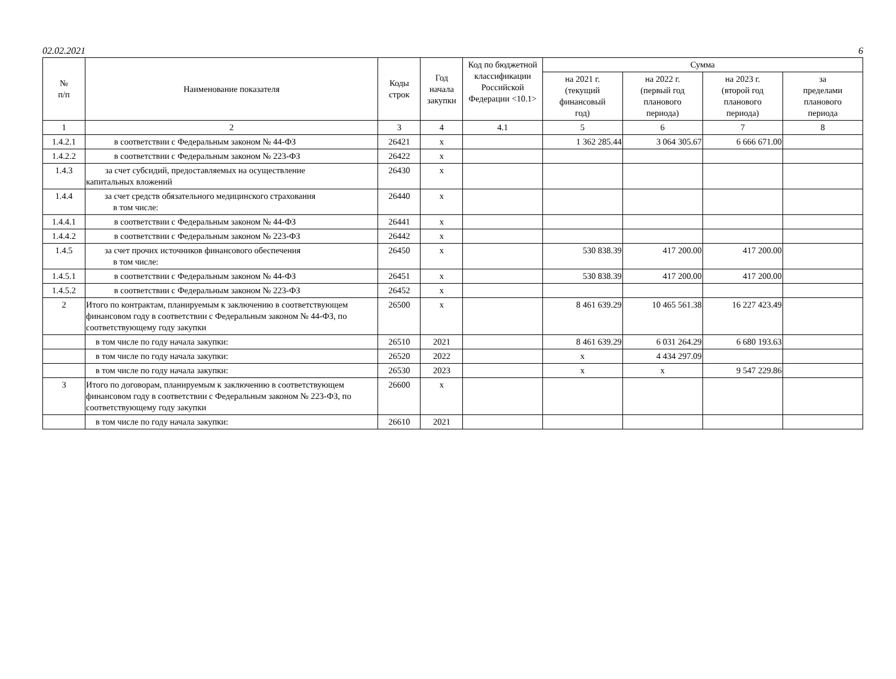02.02.2021 6
| № п/п | Наименование показателя | Коды строк | Год начала закупки | Код по бюджетной классификации Российской Федерации <10.1> | Сумма | | | |
| --- | --- | --- | --- | --- | --- | --- | --- | --- |
| | | | | | на 2021 г. (текущий финансовый год) | на 2022 г. (первый год планового периода) | на 2023 г. (второй год планового периода) | за пределами планового периода |
| 1 | 2 | 3 | 4 | 4.1 | 5 | 6 | 7 | 8 |
| 1.4.2.1 | в соответствии с Федеральным законом № 44-ФЗ | 26421 | x | | 1 362 285.44 | 3 064 305.67 | 6 666 671.00 | |
| 1.4.2.2 | в соответствии с Федеральным законом № 223-ФЗ | 26422 | x | | | | | |
| 1.4.3 | за счет субсидий, предоставляемых на осуществление капитальных вложений | 26430 | x | | | | | |
| 1.4.4 | за счет средств обязательного медицинского страхования в том числе: | 26440 | x | | | | | |
| 1.4.4.1 | в соответствии с Федеральным законом № 44-ФЗ | 26441 | x | | | | | |
| 1.4.4.2 | в соответствии с Федеральным законом № 223-ФЗ | 26442 | x | | | | | |
| 1.4.5 | за счет прочих источников финансового обеспечения в том числе: | 26450 | x | | 530 838.39 | 417 200.00 | 417 200.00 | |
| 1.4.5.1 | в соответствии с Федеральным законом № 44-ФЗ | 26451 | x | | 530 838.39 | 417 200.00 | 417 200.00 | |
| 1.4.5.2 | в соответствии с Федеральным законом № 223-ФЗ | 26452 | x | | | | | |
| 2 | Итого по контрактам, планируемым к заключению в соответствующем финансовом году в соответствии с Федеральным законом № 44-ФЗ, по соответствующему году закупки | 26500 | x | | 8 461 639.29 | 10 465 561.38 | 16 227 423.49 | |
| | в том числе по году начала закупки: | 26510 | 2021 | | 8 461 639.29 | 6 031 264.29 | 6 680 193.63 | |
| | в том числе по году начала закупки: | 26520 | 2022 | | x | 4 434 297.09 | | |
| | в том числе по году начала закупки: | 26530 | 2023 | | x | x | 9 547 229.86 | |
| 3 | Итого по договорам, планируемым к заключению в соответствующем финансовом году в соответствии с Федеральным законом № 223-ФЗ, по соответствующему году закупки | 26600 | x | | | | | |
| | в том числе по году начала закупки: | 26610 | 2021 | | | | | |